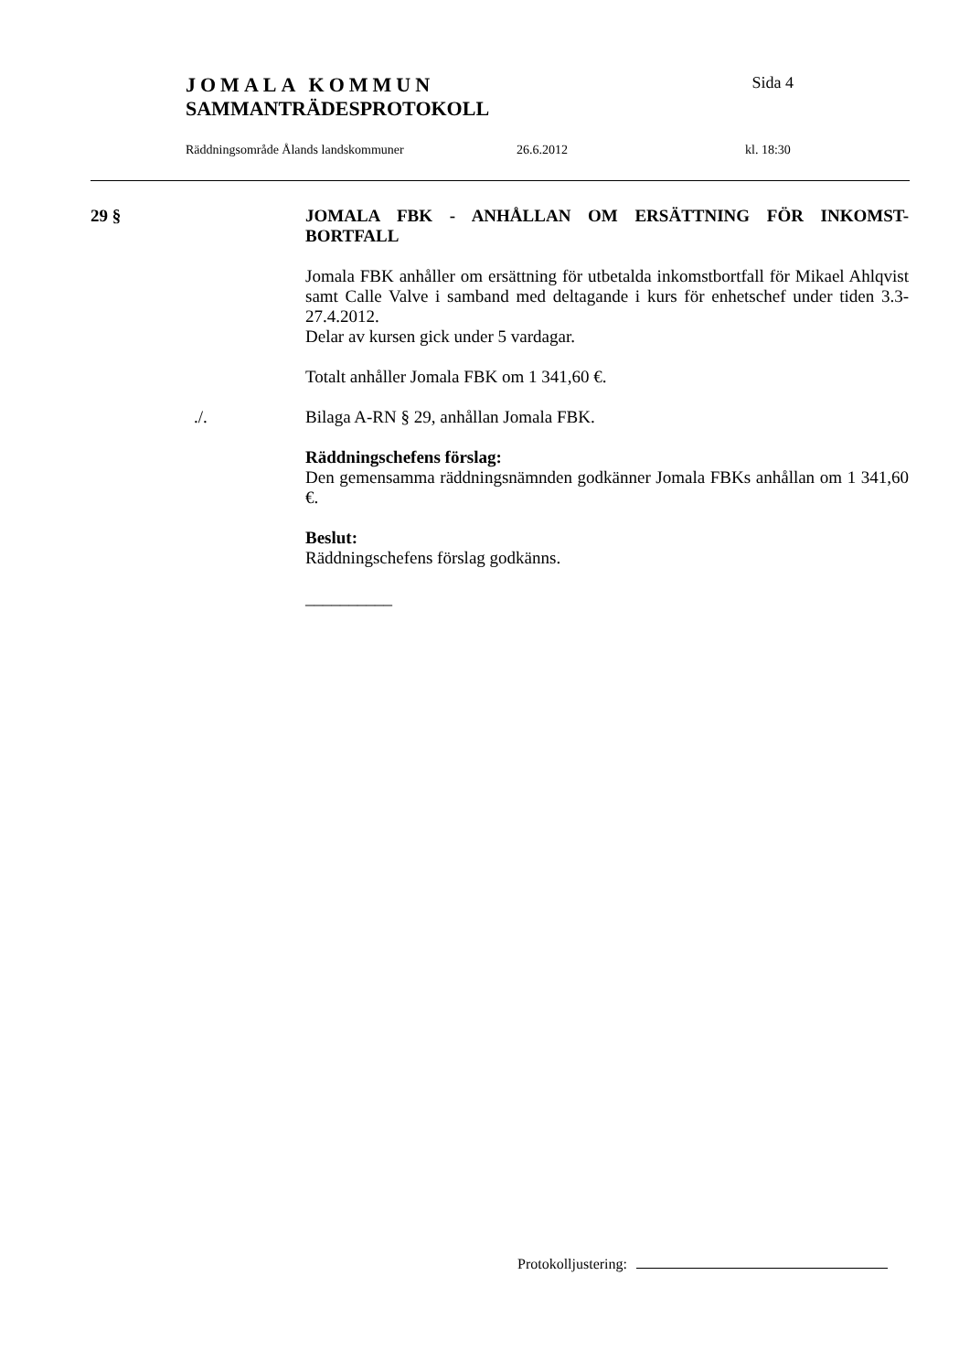JOMALA KOMMUN Sida 4
SAMMANTRÄDESPROTOKOLL
Räddningsområde Ålands landskommuner 26.6.2012 kl. 18:30
29 § JOMALA FBK - ANHÅLLAN OM ERSÄTTNING FÖR INKOMST-BORTFALL
Jomala FBK anhåller om ersättning för utbetalda inkomstbortfall för Mikael Ahlqvist samt Calle Valve i samband med deltagande i kurs för enhetschef under tiden 3.3-27.4.2012.
Delar av kursen gick under 5 vardagar.
Totalt anhåller Jomala FBK om 1 341,60 €.
./. Bilaga A-RN § 29, anhållan Jomala FBK.
Räddningschefens förslag:
Den gemensamma räddningsnämnden godkänner Jomala FBKs anhållan om 1 341,60 €.
Beslut:
Räddningschefens förslag godkänns.
__________
Protokolljustering: